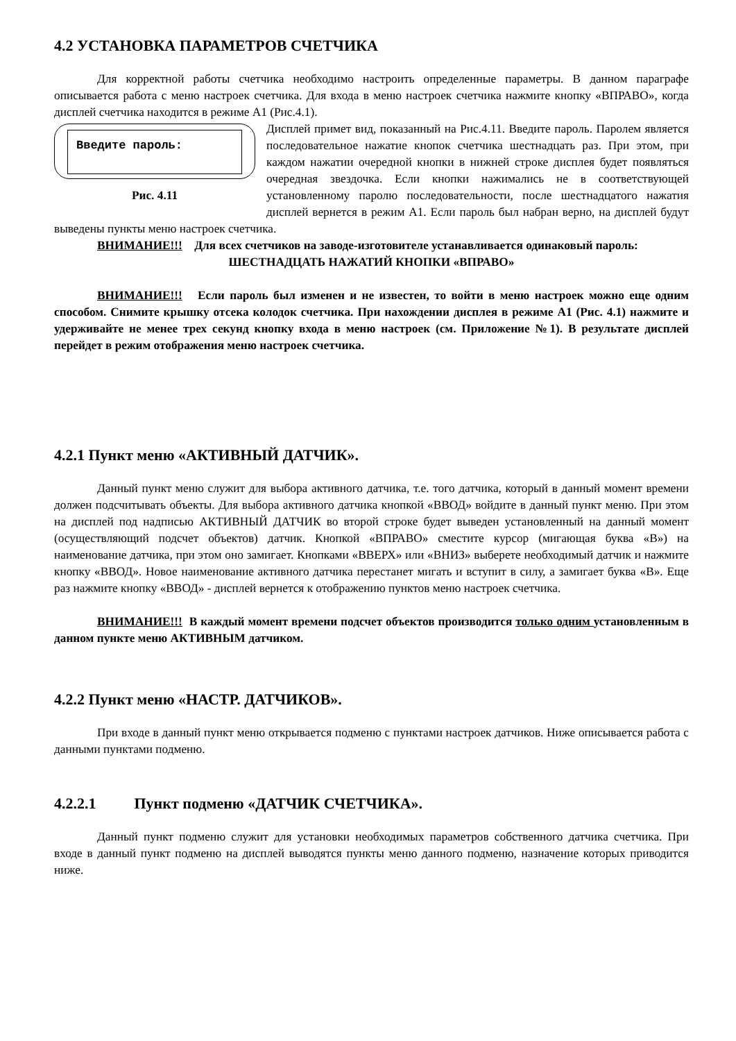4.2 УСТАНОВКА ПАРАМЕТРОВ СЧЕТЧИКА
Для корректной работы счетчика необходимо настроить определенные параметры. В данном параграфе описывается работа с меню настроек счетчика. Для входа в меню настроек счетчика нажмите кнопку «ВПРАВО», когда дисплей счетчика находится в режиме А1 (Рис.4.1).
Введите пароль:
Рис. 4.11
Дисплей примет вид, показанный на Рис.4.11. Введите пароль. Паролем является последовательное нажатие кнопок счетчика шестнадцать раз. При этом, при каждом нажатии очередной кнопки в нижней строке дисплея будет появляться очередная звездочка. Если кнопки нажимались не в соответствующей установленному паролю последовательности, после шестнадцатого нажатия дисплей вернется в режим А1. Если пароль был набран верно, на дисплей будут выведены пункты меню настроек счетчика.
ВНИМАНИЕ!!! Для всех счетчиков на заводе-изготовителе устанавливается одинаковый пароль:
ШЕСТНАДЦАТЬ НАЖАТИЙ КНОПКИ «ВПРАВО»
ВНИМАНИЕ!!! Если пароль был изменен и не известен, то войти в меню настроек можно еще одним способом. Снимите крышку отсека колодок счетчика. При нахождении дисплея в режиме А1 (Рис. 4.1) нажмите и удерживайте не менее трех секунд кнопку входа в меню настроек (см. Приложение №1). В результате дисплей перейдет в режим отображения меню настроек счетчика.
4.2.1 Пункт меню «АКТИВНЫЙ ДАТЧИК».
Данный пункт меню служит для выбора активного датчика, т.е. того датчика, который в данный момент времени должен подсчитывать объекты. Для выбора активного датчика кнопкой «ВВОД» войдите в данный пункт меню. При этом на дисплей под надписью АКТИВНЫЙ ДАТЧИК во второй строке будет выведен установленный на данный момент (осуществляющий подсчет объектов) датчик. Кнопкой «ВПРАВО» сместите курсор (мигающая буква «В») на наименование датчика, при этом оно замигает. Кнопками «ВВЕРХ» или «ВНИЗ» выберете необходимый датчик и нажмите кнопку «ВВОД». Новое наименование активного датчика перестанет мигать и вступит в силу, а замигает буква «В». Еще раз нажмите кнопку «ВВОД» - дисплей вернется к отображению пунктов меню настроек счетчика.
ВНИМАНИЕ!!! В каждый момент времени подсчет объектов производится только одним установленным в данном пункте меню АКТИВНЫМ датчиком.
4.2.2 Пункт меню «НАСТР. ДАТЧИКОВ».
При входе в данный пункт меню открывается подменю с пунктами настроек датчиков. Ниже описывается работа с данными пунктами подменю.
4.2.2.1 Пункт подменю «ДАТЧИК СЧЕТЧИКА».
Данный пункт подменю служит для установки необходимых параметров собственного датчика счетчика. При входе в данный пункт подменю на дисплей выводятся пункты меню данного подменю, назначение которых приводится ниже.